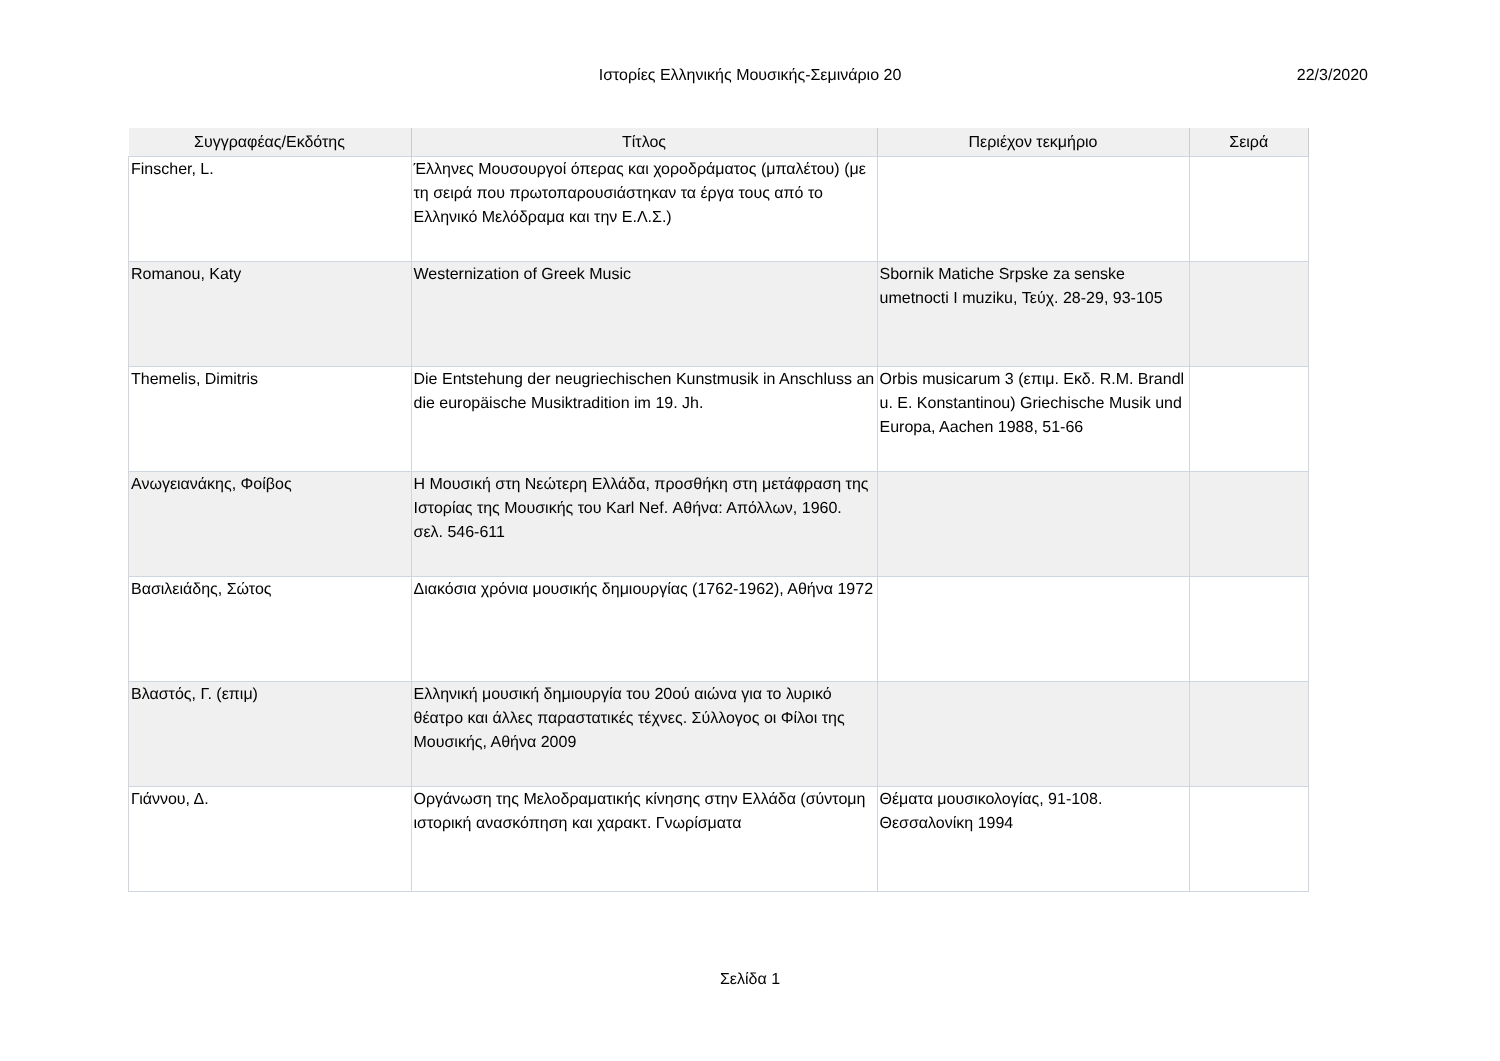Ιστορίες Ελληνικής Μουσικής-Σεμινάριο 20 22/3/2020
| Συγγραφέας/Εκδότης | Τίτλος | Περιέχον τεκμήριο | Σειρά |
| --- | --- | --- | --- |
| Finscher, L. | Έλληνες Μουσουργοί όπερας και χοροδράματος (μπαλέτου) (με τη σειρά που πρωτοπαρουσιάστηκαν τα έργα τους από το Ελληνικό Μελόδραμα και την Ε.Λ.Σ.) | | |
| Romanou, Katy | Westernization of Greek Music | Sbornik Matiche Srpske za senske umetnocti I muziku, Τεύχ. 28-29, 93-105 | |
| Themelis, Dimitris | Die Entstehung der neugriechischen Kunstmusik in Anschluss an die europäische Musiktradition im 19. Jh. | Orbis musicarum 3 (επιμ. Εκδ. R.M. Brandl u. E. Konstantinou) Griechische Musik und Europa, Aachen 1988, 51-66 | |
| Ανωγειανάκης, Φοίβος | Η Μουσική στη Νεώτερη Ελλάδα, προσθήκη στη μετάφραση της Ιστορίας της Μουσικής του Karl Nef. Αθήνα: Απόλλων, 1960. σελ. 546-611 | | |
| Βασιλειάδης, Σώτος | Διακόσια χρόνια μουσικής δημιουργίας (1762-1962), Αθήνα 1972 | | |
| Βλαστός, Γ. (επιμ) | Ελληνική μουσική δημιουργία του 20ού αιώνα για το λυρικό θέατρο και άλλες παραστατικές τέχνες. Σύλλογος οι Φίλοι της Μουσικής, Αθήνα 2009 | | |
| Γιάννου, Δ. | Οργάνωση της Μελοδραματικής κίνησης στην Ελλάδα (σύντομη ιστορική ανασκόπηση και χαρακτ. Γνωρίσματα | Θέματα μουσικολογίας, 91-108. Θεσσαλονίκη 1994 | |
Σελίδα 1